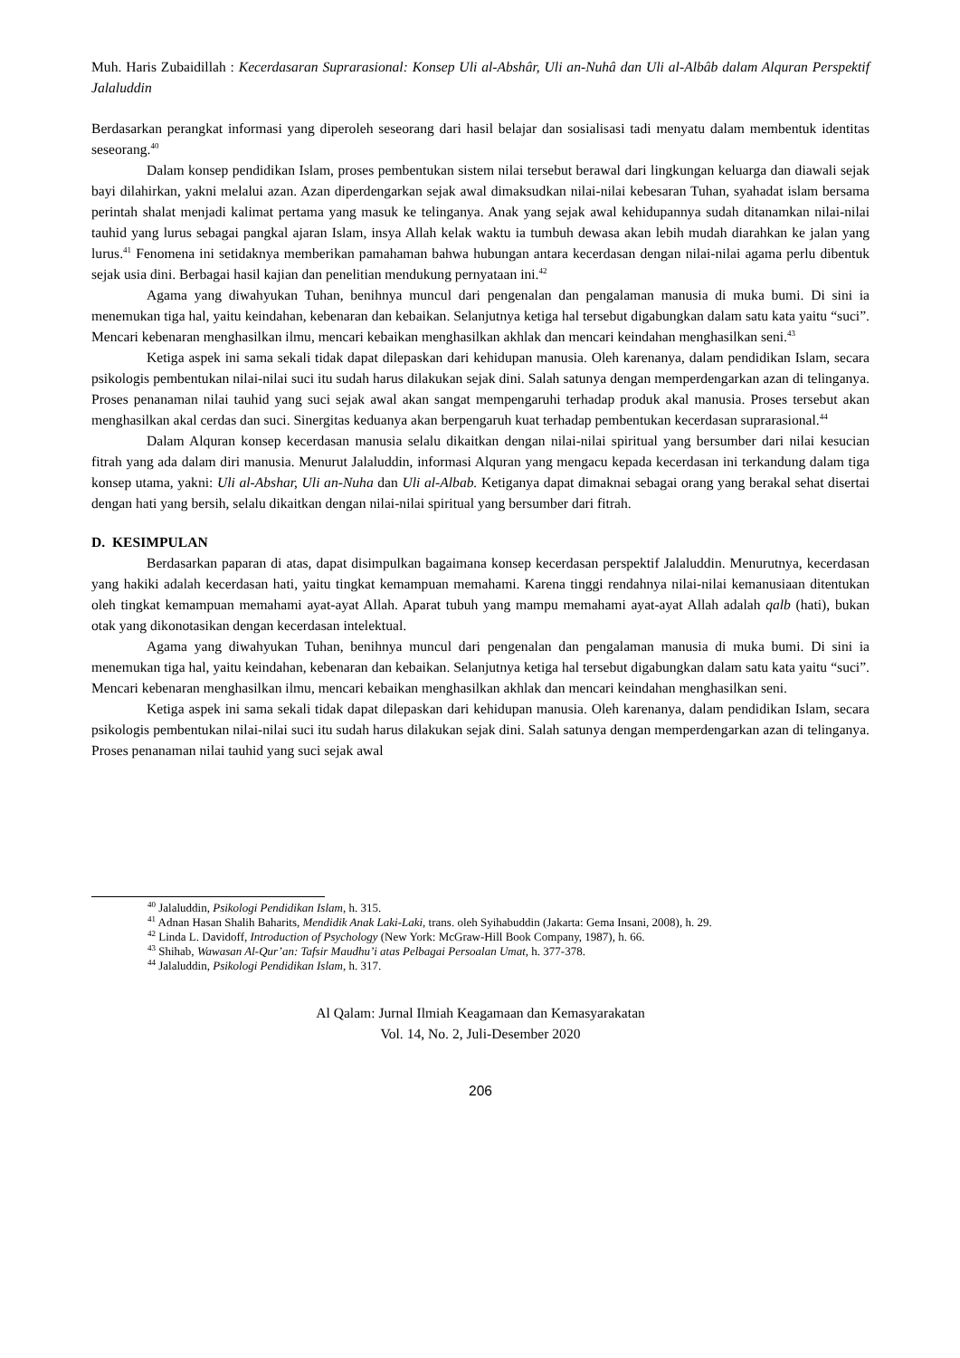Muh. Haris Zubaidillah : Kecerdasaran Suprarasional: Konsep Uli al-Abshâr, Uli an-Nuhâ dan Uli al-Albâb dalam Alquran Perspektif Jalaluddin
Berdasarkan perangkat informasi yang diperoleh seseorang dari hasil belajar dan sosialisasi tadi menyatu dalam membentuk identitas seseorang.<sup>40</sup>
Dalam konsep pendidikan Islam, proses pembentukan sistem nilai tersebut berawal dari lingkungan keluarga dan diawali sejak bayi dilahirkan, yakni melalui azan. Azan diperdengarkan sejak awal dimaksudkan nilai-nilai kebesaran Tuhan, syahadat islam bersama perintah shalat menjadi kalimat pertama yang masuk ke telinganya. Anak yang sejak awal kehidupannya sudah ditanamkan nilai-nilai tauhid yang lurus sebagai pangkal ajaran Islam, insya Allah kelak waktu ia tumbuh dewasa akan lebih mudah diarahkan ke jalan yang lurus.<sup>41</sup> Fenomena ini setidaknya memberikan pamahaman bahwa hubungan antara kecerdasan dengan nilai-nilai agama perlu dibentuk sejak usia dini. Berbagai hasil kajian dan penelitian mendukung pernyataan ini.<sup>42</sup>
Agama yang diwahyukan Tuhan, benihnya muncul dari pengenalan dan pengalaman manusia di muka bumi. Di sini ia menemukan tiga hal, yaitu keindahan, kebenaran dan kebaikan. Selanjutnya ketiga hal tersebut digabungkan dalam satu kata yaitu “suci”. Mencari kebenaran menghasilkan ilmu, mencari kebaikan menghasilkan akhlak dan mencari keindahan menghasilkan seni.<sup>43</sup>
Ketiga aspek ini sama sekali tidak dapat dilepaskan dari kehidupan manusia. Oleh karenanya, dalam pendidikan Islam, secara psikologis pembentukan nilai-nilai suci itu sudah harus dilakukan sejak dini. Salah satunya dengan memperdengarkan azan di telinganya. Proses penanaman nilai tauhid yang suci sejak awal akan sangat mempengaruhi terhadap produk akal manusia. Proses tersebut akan menghasilkan akal cerdas dan suci. Sinergitas keduanya akan berpengaruh kuat terhadap pembentukan kecerdasan suprarasional.<sup>44</sup>
Dalam Alquran konsep kecerdasan manusia selalu dikaitkan dengan nilai-nilai spiritual yang bersumber dari nilai kesucian fitrah yang ada dalam diri manusia. Menurut Jalaluddin, informasi Alquran yang mengacu kepada kecerdasan ini terkandung dalam tiga konsep utama, yakni: Uli al-Abshar, Uli an-Nuha dan Uli al-Albab. Ketiganya dapat dimaknai sebagai orang yang berakal sehat disertai dengan hati yang bersih, selalu dikaitkan dengan nilai-nilai spiritual yang bersumber dari fitrah.
D. KESIMPULAN
Berdasarkan paparan di atas, dapat disimpulkan bagaimana konsep kecerdasan perspektif Jalaluddin. Menurutnya, kecerdasan yang hakiki adalah kecerdasan hati, yaitu tingkat kemampuan memahami. Karena tinggi rendahnya nilai-nilai kemanusiaan ditentukan oleh tingkat kemampuan memahami ayat-ayat Allah. Aparat tubuh yang mampu memahami ayat-ayat Allah adalah qalb (hati), bukan otak yang dikonotasikan dengan kecerdasan intelektual.
Agama yang diwahyukan Tuhan, benihnya muncul dari pengenalan dan pengalaman manusia di muka bumi. Di sini ia menemukan tiga hal, yaitu keindahan, kebenaran dan kebaikan. Selanjutnya ketiga hal tersebut digabungkan dalam satu kata yaitu “suci”. Mencari kebenaran menghasilkan ilmu, mencari kebaikan menghasilkan akhlak dan mencari keindahan menghasilkan seni.
Ketiga aspek ini sama sekali tidak dapat dilepaskan dari kehidupan manusia. Oleh karenanya, dalam pendidikan Islam, secara psikologis pembentukan nilai-nilai suci itu sudah harus dilakukan sejak dini. Salah satunya dengan memperdengarkan azan di telinganya. Proses penanaman nilai tauhid yang suci sejak awal
<sup>40</sup> Jalaluddin, Psikologi Pendidikan Islam, h. 315.
<sup>41</sup> Adnan Hasan Shalih Baharits, Mendidik Anak Laki-Laki, trans. oleh Syihabuddin (Jakarta: Gema Insani, 2008), h. 29.
<sup>42</sup> Linda L. Davidoff, Introduction of Psychology (New York: McGraw-Hill Book Company, 1987), h. 66.
<sup>43</sup> Shihab, Wawasan Al-Qur’an: Tafsir Maudhu’i atas Pelbagai Persoalan Umat, h. 377-378.
<sup>44</sup> Jalaluddin, Psikologi Pendidikan Islam, h. 317.
Al Qalam: Jurnal Ilmiah Keagamaan dan Kemasyarakatan
Vol. 14, No. 2, Juli-Desember 2020
206